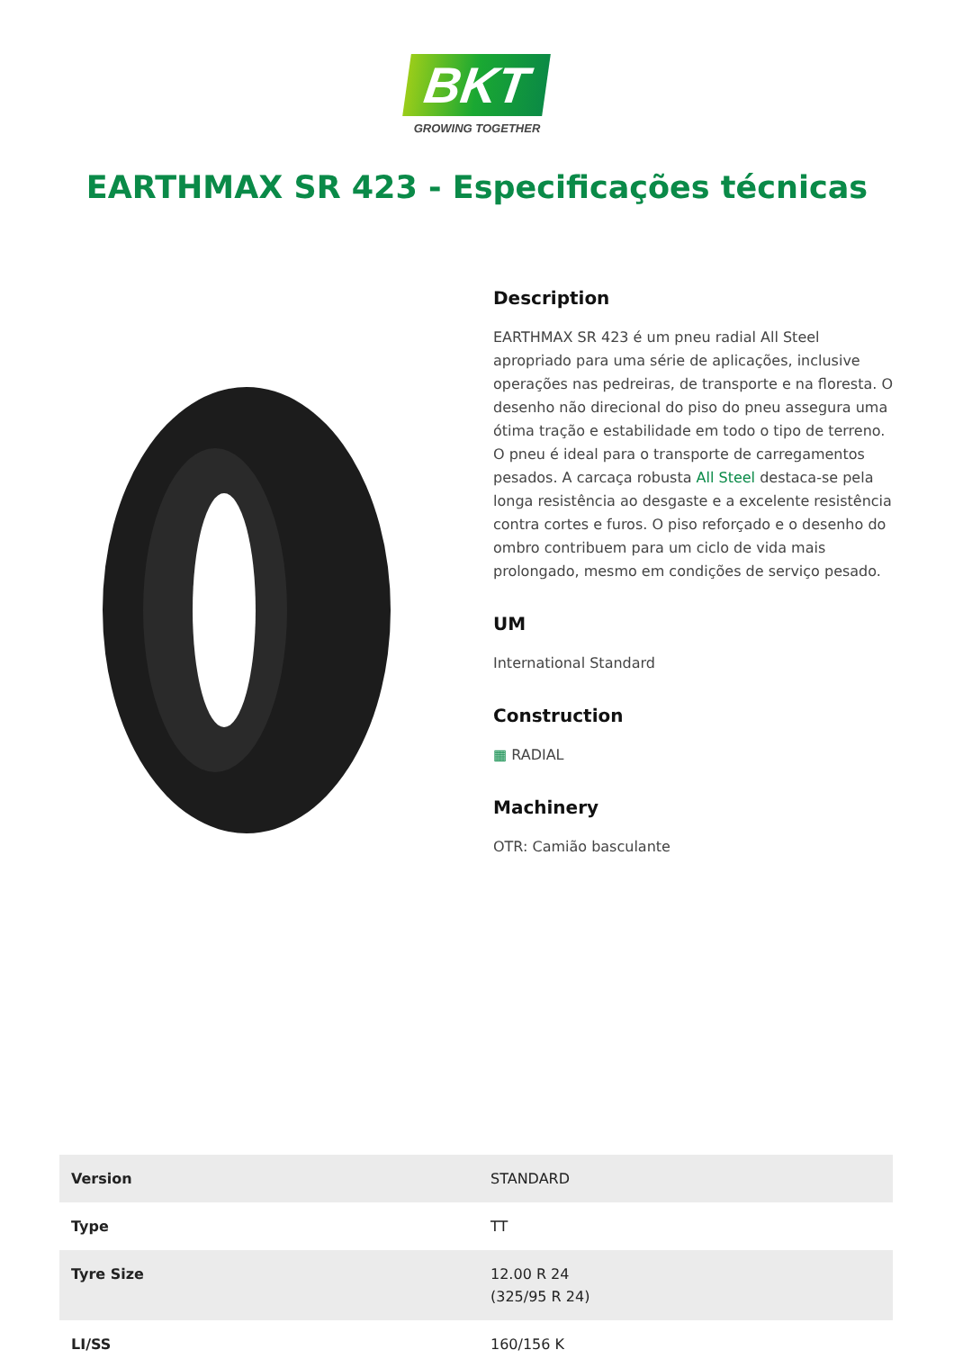BKT
GROWING TOGETHER
EARTHMAX SR 423 - Especificações técnicas
Description
EARTHMAX SR 423 é um pneu radial All Steel apropriado para uma série de aplicações, inclusive operações nas pedreiras, de transporte e na floresta. O desenho não direcional do piso do pneu assegura uma ótima tração e estabilidade em todo o tipo de terreno. O pneu é ideal para o transporte de carregamentos pesados. A carcaça robusta All Steel destaca-se pela longa resistência ao desgaste e a excelente resistência contra cortes e furos. O piso reforçado e o desenho do ombro contribuem para um ciclo de vida mais prolongado, mesmo em condições de serviço pesado.
UM
International Standard
Construction
▦ RADIAL
Machinery
OTR: Camião basculante
| Version | STANDARD |
| Type | TT |
| Tyre Size | 12.00 R 24 (325/95 R 24) |
| LI/SS | 160/156 K |